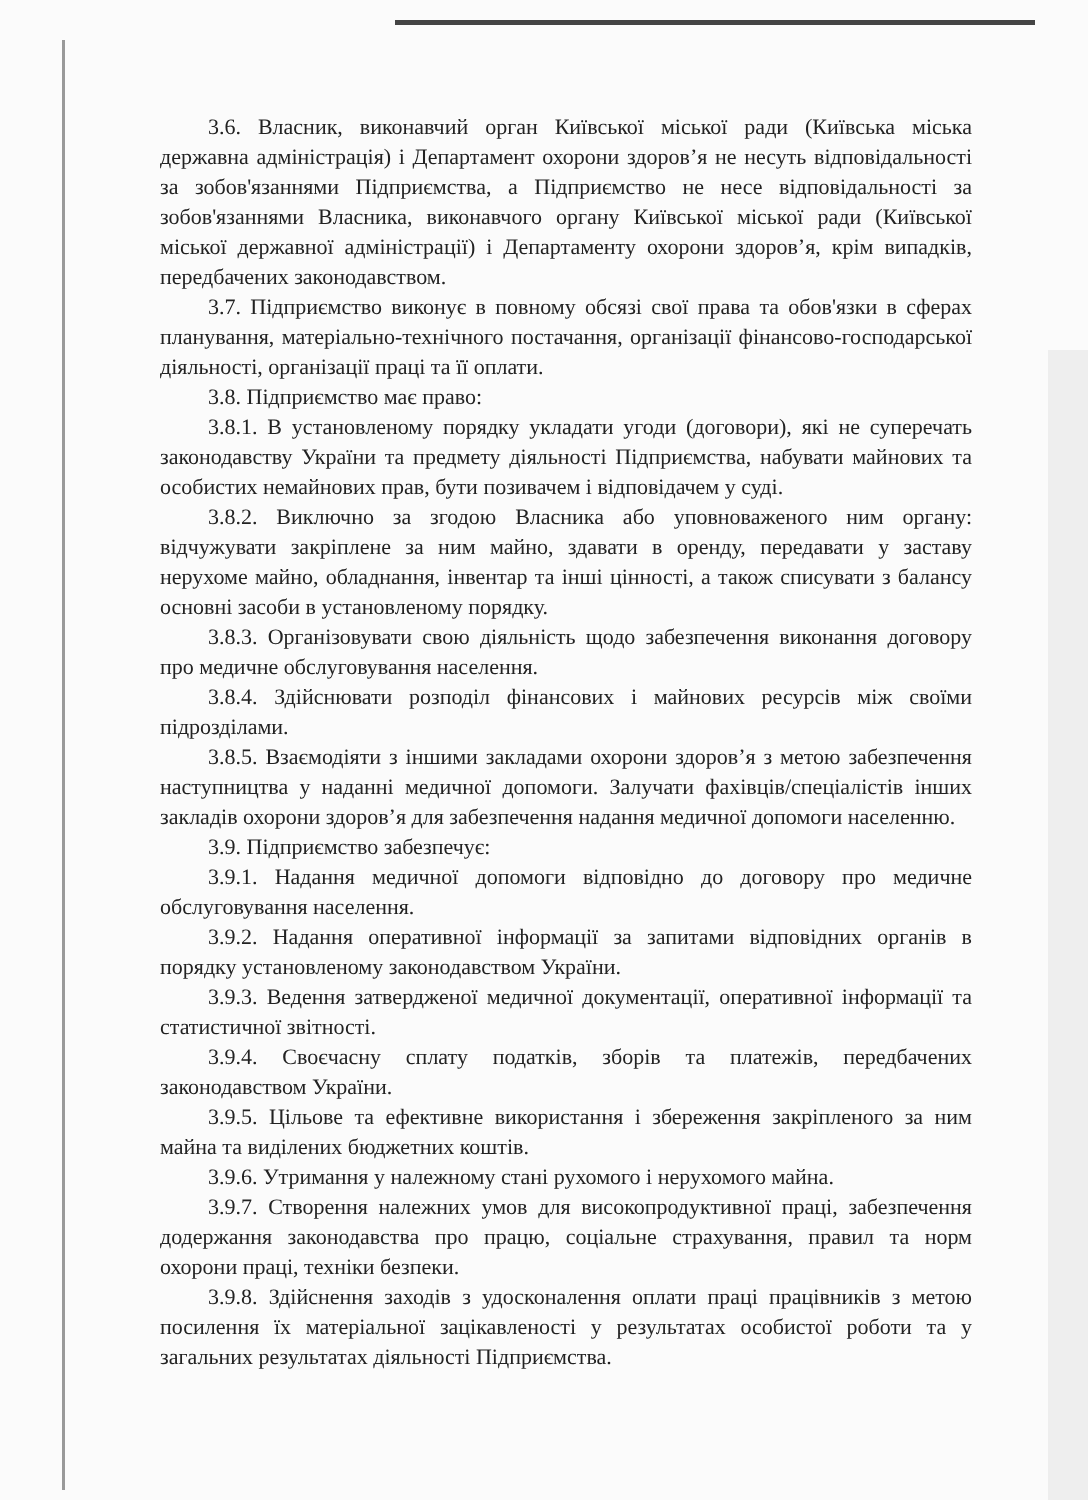3.6. Власник, виконавчий орган Київської міської ради (Київська міська державна адміністрація) і Департамент охорони здоров’я не несуть відповідальності за зобов'язаннями Підприємства, а Підприємство не несе відповідальності за зобов'язаннями Власника, виконавчого органу Київської міської ради (Київської міської державної адміністрації) і Департаменту охорони здоров’я, крім випадків, передбачених законодавством.
3.7. Підприємство виконує в повному обсязі свої права та обов'язки в сферах планування, матеріально-технічного постачання, організації фінансово-господарської діяльності, організації праці та її оплати.
3.8. Підприємство має право:
3.8.1. В установленому порядку укладати угоди (договори), які не суперечать законодавству України та предмету діяльності Підприємства, набувати майнових та особистих немайнових прав, бути позивачем і відповідачем у суді.
3.8.2. Виключно за згодою Власника або уповноваженого ним органу: відчужувати закріплене за ним майно, здавати в оренду, передавати у заставу нерухоме майно, обладнання, інвентар та інші цінності, а також списувати з балансу основні засоби в установленому порядку.
3.8.3. Організовувати свою діяльність щодо забезпечення виконання договору про медичне обслуговування населення.
3.8.4. Здійснювати розподіл фінансових і майнових ресурсів між своїми підрозділами.
3.8.5. Взаємодіяти з іншими закладами охорони здоров’я з метою забезпечення наступництва у наданні медичної допомоги. Залучати фахівців/спеціалістів інших закладів охорони здоров’я для забезпечення надання медичної допомоги населенню.
3.9. Підприємство забезпечує:
3.9.1. Надання медичної допомоги відповідно до договору про медичне обслуговування населення.
3.9.2. Надання оперативної інформації за запитами відповідних органів в порядку установленому законодавством України.
3.9.3. Ведення затвердженої медичної документації, оперативної інформації та статистичної звітності.
3.9.4. Своєчасну сплату податків, зборів та платежів, передбачених законодавством України.
3.9.5. Цільове та ефективне використання і збереження закріпленого за ним майна та виділених бюджетних коштів.
3.9.6. Утримання у належному стані рухомого і нерухомого майна.
3.9.7. Створення належних умов для високопродуктивної праці, забезпечення додержання законодавства про працю, соціальне страхування, правил та норм охорони праці, техніки безпеки.
3.9.8. Здійснення заходів з удосконалення оплати праці працівників з метою посилення їх матеріальної зацікавленості у результатах особистої роботи та у загальних результатах діяльності Підприємства.